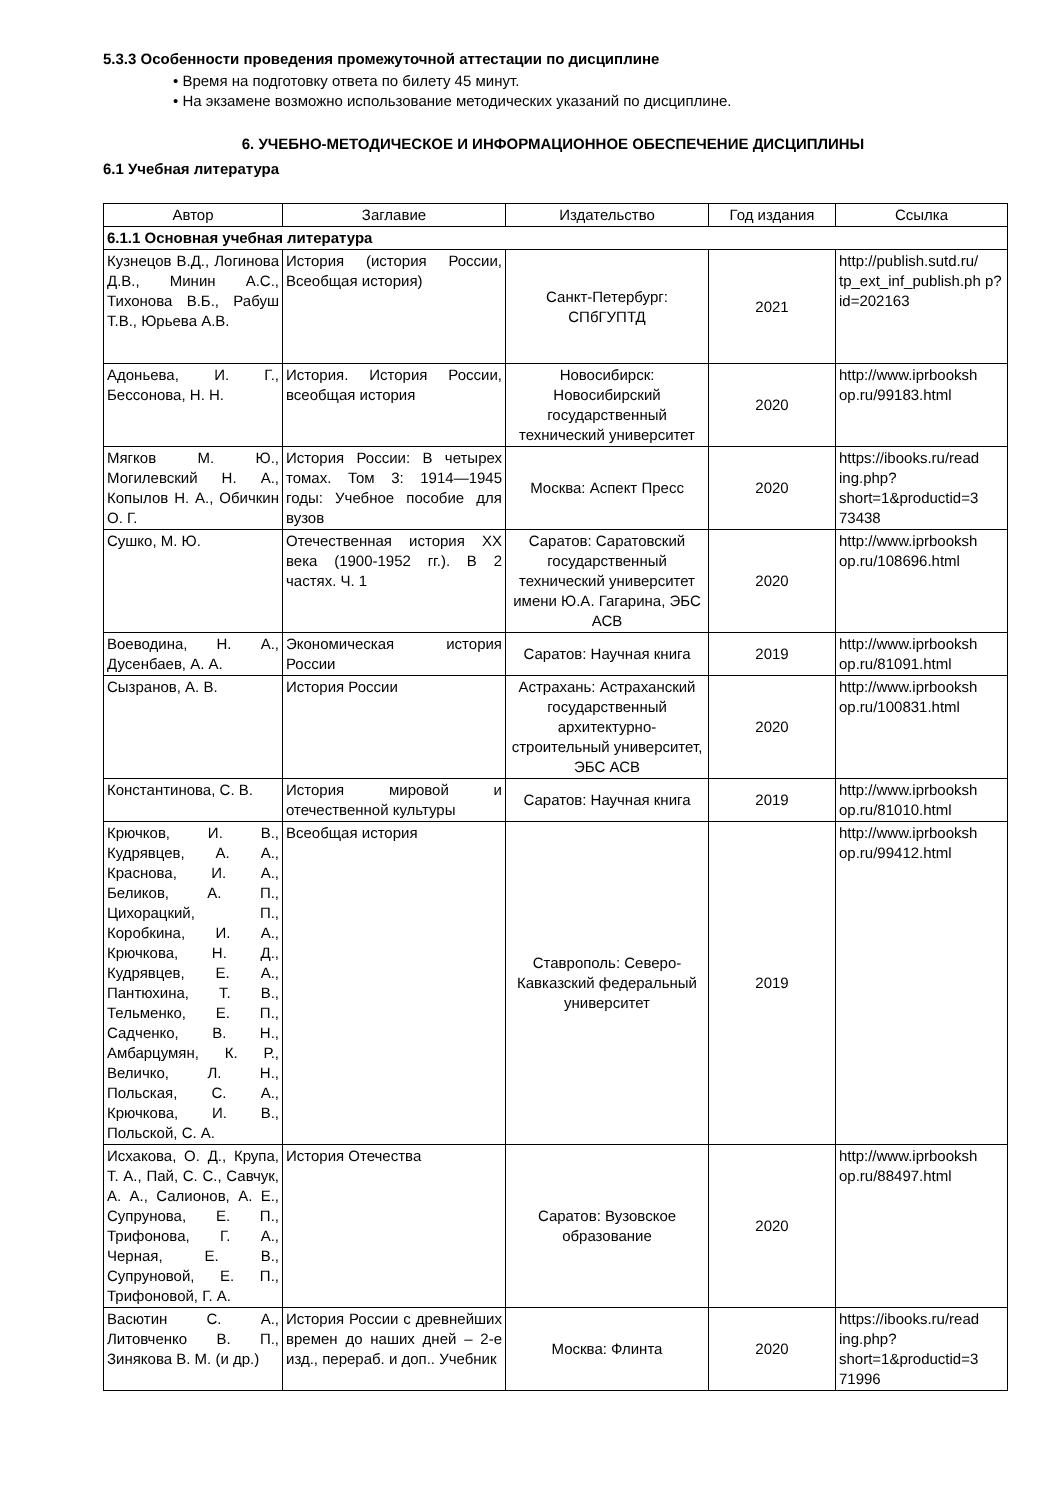5.3.3 Особенности проведения промежуточной аттестации по дисциплине
• Время на подготовку ответа по билету 45 минут.
• На экзамене возможно использование методических указаний по дисциплине.
6. УЧЕБНО-МЕТОДИЧЕСКОЕ И ИНФОРМАЦИОННОЕ ОБЕСПЕЧЕНИЕ ДИСЦИПЛИНЫ
6.1 Учебная литература
| Автор | Заглавие | Издательство | Год издания | Ссылка |
| --- | --- | --- | --- | --- |
| 6.1.1 Основная учебная литература | | | | |
| Кузнецов В.Д., Логинова Д.В., Минин А.С., Тихонова В.Б., Рабуш Т.В., Юрьева А.В. | История (история России, Всеобщая история) | Санкт-Петербург: СПбГУПТД | 2021 | http://publish.sutd.ru/ tp_ext_inf_publish.ph p?id=202163 |
| Адоньева, И. Г., Бессонова, Н. Н. | История. История России, всеобщая история | Новосибирск: Новосибирский государственный технический университет | 2020 | http://www.iprbooksh op.ru/99183.html |
| Мягков М. Ю., Могилевский Н. А., Копылов Н. А., Обичкин О. Г. | История России: В четырех томах. Том 3: 1914—1945 годы: Учебное пособие для вузов | Москва: Аспект Пресс | 2020 | https://ibooks.ru/read ing.php? short=1&productid=3 73438 |
| Сушко, М. Ю. | Отечественная история XX века (1900-1952 гг.). В 2 частях. Ч. 1 | Саратов: Саратовский государственный технический университет имени Ю.А. Гагарина, ЭБС АСВ | 2020 | http://www.iprbooksh op.ru/108696.html |
| Воеводина, Н. А., Дусенбаев, А. А. | Экономическая история России | Саратов: Научная книга | 2019 | http://www.iprbooksh op.ru/81091.html |
| Сызранов, А. В. | История России | Астрахань: Астраханский государственный архитектурно-строительный университет, ЭБС АСВ | 2020 | http://www.iprbooksh op.ru/100831.html |
| Константинова, С. В. | История мировой и отечественной культуры | Саратов: Научная книга | 2019 | http://www.iprbooksh op.ru/81010.html |
| Крючков, И. В., Кудрявцев, А. А., Краснова, И. А., Беликов, А. П., Цихорацкий, П., Коробкина, И. А., Крючкова, Н. Д., Кудрявцев, Е. А., Пантюхина, Т. В., Тельменко, Е. П., Садченко, В. Н., Амбарцумян, К. Р., Величко, Л. Н., Польская, С. А., Крючкова, И. В., Польской, С. А. | Всеобщая история | Ставрополь: Северо-Кавказский федеральный университет | 2019 | http://www.iprbooksh op.ru/99412.html |
| Исхакова, О. Д., Крупа, Т. А., Пай, С. С., Савчук, А. А., Салионов, А. Е., Супрунова, Е. П., Трифонова, Г. А., Черная, Е. В., Супруновой, Е. П., Трифоновой, Г. А. | История Отечества | Саратов: Вузовское образование | 2020 | http://www.iprbooksh op.ru/88497.html |
| Васютин С. А., Литовченко В. П., Зинякова В. М. (и др.) | История России с древнейших времен до наших дней – 2-е изд., перераб. и доп.. Учебник | Москва: Флинта | 2020 | https://ibooks.ru/read ing.php? short=1&productid=3 71996 |